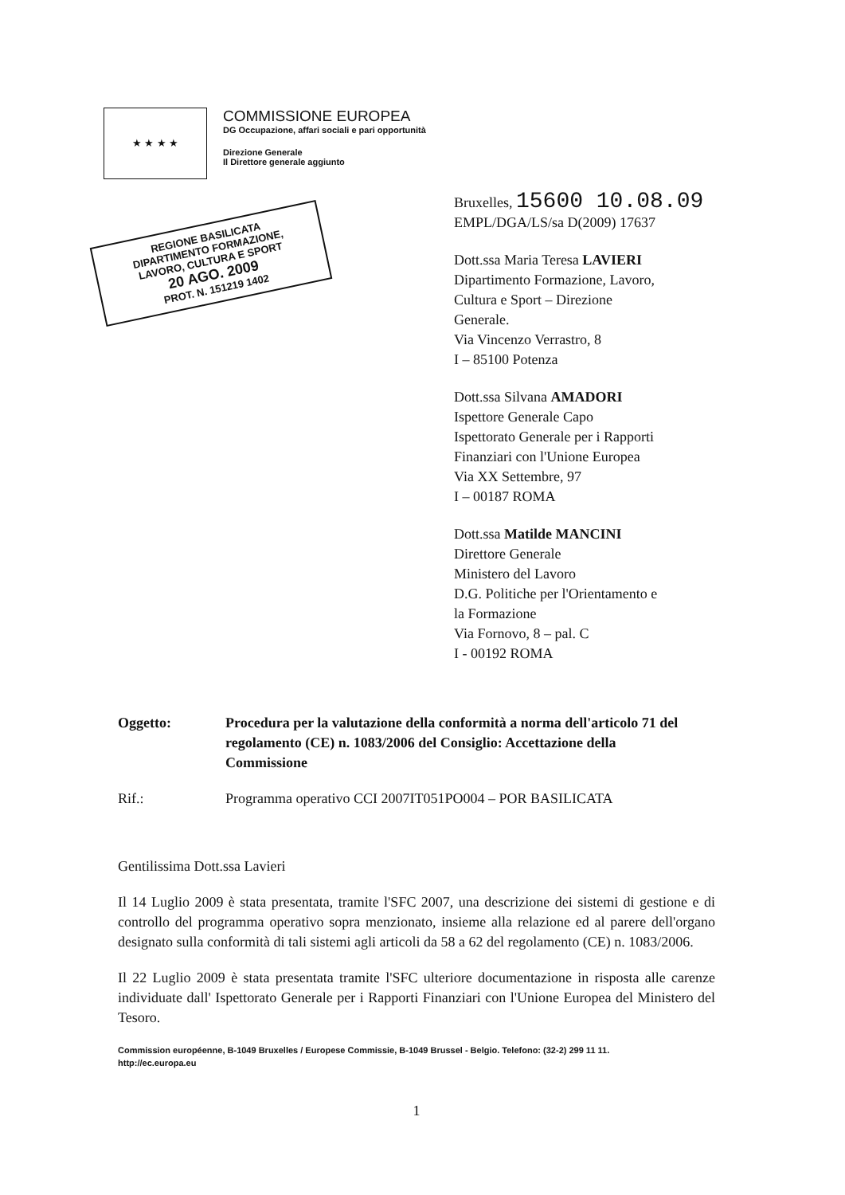★ ★ ★ ★
COMMISSIONE EUROPEA
DG Occupazione, affari sociali e pari opportunità
Direzione Generale
Il Direttore generale aggiunto
REGIONE BASILICATA
DIPARTIMENTO FORMAZIONE,
LAVORO, CULTURA E SPORT
20 AGO. 2009
PROT. N. 151219 1402
Bruxelles, 15600 10.08.09
EMPL/DGA/LS/sa D(2009) 17637
Dott.ssa Maria Teresa LAVIERI
Dipartimento Formazione, Lavoro,
Cultura e Sport – Direzione
Generale.
Via Vincenzo Verrastro, 8
I – 85100 Potenza
Dott.ssa Silvana AMADORI
Ispettore Generale Capo
Ispettorato Generale per i Rapporti
Finanziari con l'Unione Europea
Via XX Settembre, 97
I – 00187 ROMA
Dott.ssa Matilde MANCINI
Direttore Generale
Ministero del Lavoro
D.G. Politiche per l'Orientamento e
la Formazione
Via Fornovo, 8 – pal. C
I - 00192 ROMA
Oggetto: Procedura per la valutazione della conformità a norma dell'articolo 71 del regolamento (CE) n. 1083/2006 del Consiglio: Accettazione della Commissione
Rif.: Programma operativo CCI 2007IT051PO004 – POR BASILICATA
Gentilissima Dott.ssa Lavieri
Il 14 Luglio 2009 è stata presentata, tramite l'SFC 2007, una descrizione dei sistemi di gestione e di controllo del programma operativo sopra menzionato, insieme alla relazione ed al parere dell'organo designato sulla conformità di tali sistemi agli articoli da 58 a 62 del regolamento (CE) n. 1083/2006.
Il 22 Luglio 2009 è stata presentata tramite l'SFC ulteriore documentazione in risposta alle carenze individuate dall' Ispettorato Generale per i Rapporti Finanziari con l'Unione Europea del Ministero del Tesoro.
Commission européenne, B-1049 Bruxelles / Europese Commissie, B-1049 Brussel - Belgio. Telefono: (32-2) 299 11 11.
http://ec.europa.eu
1